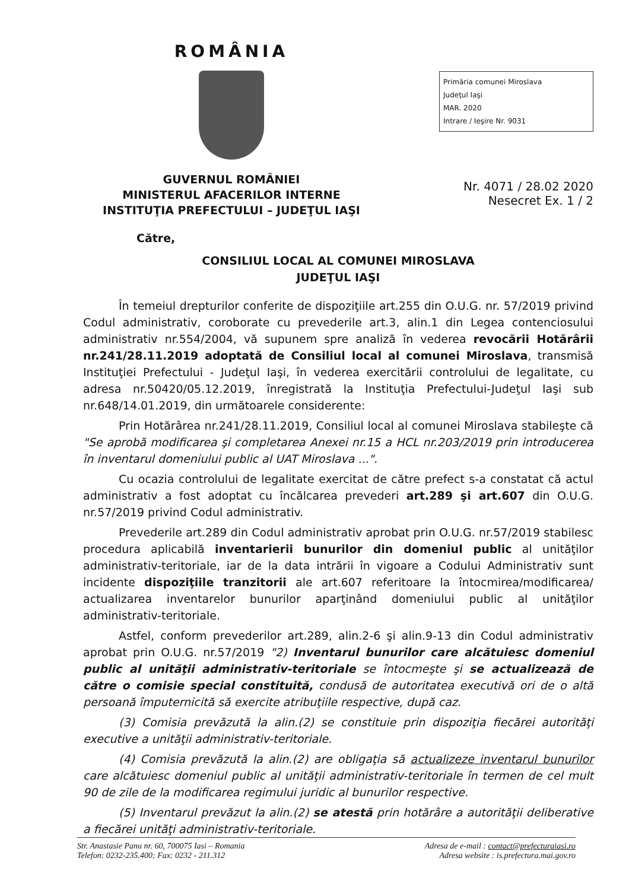ROMÂNIA
GUVERNUL ROMÂNIEI
MINISTERUL AFACERILOR INTERNE
INSTITUŢIA PREFECTULUI – JUDEŢUL IAŞI
Primăria comunei Miroslava
Judeţul Iaşi
MAR. 2020
Intrare / Ieşire Nr. 9031
Nr. 4071 / 28.02 2020
Nesecret Ex. 1 / 2
Către,
CONSILIUL LOCAL AL COMUNEI MIROSLAVA
JUDEŢUL IAŞI
În temeiul drepturilor conferite de dispoziţiile art.255 din O.U.G. nr. 57/2019 privind Codul administrativ, coroborate cu prevederile art.3, alin.1 din Legea contenciosului administrativ nr.554/2004, vă supunem spre analiză în vederea revocării Hotărârii nr.241/28.11.2019 adoptată de Consiliul local al comunei Miroslava, transmisă Instituţiei Prefectului - Judeţul Iaşi, în vederea exercitării controlului de legalitate, cu adresa nr.50420/05.12.2019, înregistrată la Instituţia Prefectului-Judeţul Iaşi sub nr.648/14.01.2019, din următoarele considerente:
Prin Hotărârea nr.241/28.11.2019, Consiliul local al comunei Miroslava stabileşte că "Se aprobă modificarea şi completarea Anexei nr.15 a HCL nr.203/2019 prin introducerea în inventarul domeniului public al UAT Miroslava ...".
Cu ocazia controlului de legalitate exercitat de către prefect s-a constatat că actul administrativ a fost adoptat cu încălcarea prevederi art.289 şi art.607 din O.U.G. nr.57/2019 privind Codul administrativ.
Prevederile art.289 din Codul administrativ aprobat prin O.U.G. nr.57/2019 stabilesc procedura aplicabilă inventarierii bunurilor din domeniul public al unităţilor administrativ-teritoriale, iar de la data intrării în vigoare a Codului Administrativ sunt incidente dispoziţiile tranzitorii ale art.607 referitoare la întocmirea/modificarea/ actualizarea inventarelor bunurilor aparţinând domeniului public al unităţilor administrativ-teritoriale.
Astfel, conform prevederilor art.289, alin.2-6 şi alin.9-13 din Codul administrativ aprobat prin O.U.G. nr.57/2019 "2) Inventarul bunurilor care alcătuiesc domeniul public al unităţii administrativ-teritoriale se întocmeşte şi se actualizează de către o comisie special constituită, condusă de autoritatea executivă ori de o altă persoană împuternicită să exercite atribuţiile respective, după caz.
(3) Comisia prevăzută la alin.(2) se constituie prin dispoziţia fiecărei autorităţi executive a unităţii administrativ-teritoriale.
(4) Comisia prevăzută la alin.(2) are obligaţia să actualizeze inventarul bunurilor care alcătuiesc domeniul public al unităţii administrativ-teritoriale în termen de cel mult 90 de zile de la modificarea regimului juridic al bunurilor respective.
(5) Inventarul prevăzut la alin.(2) se atestă prin hotărâre a autorităţii deliberative a fiecărei unităţi administrativ-teritoriale.
Str. Anastasie Panu nr. 60, 700075 Iasi – Romania
Telefon: 0232-235.400; Fax: 0232 - 211.312
Adresa de e-mail : contact@prefecturaiasi.ro
Adresa website : is.prefectura.mai.gov.ro